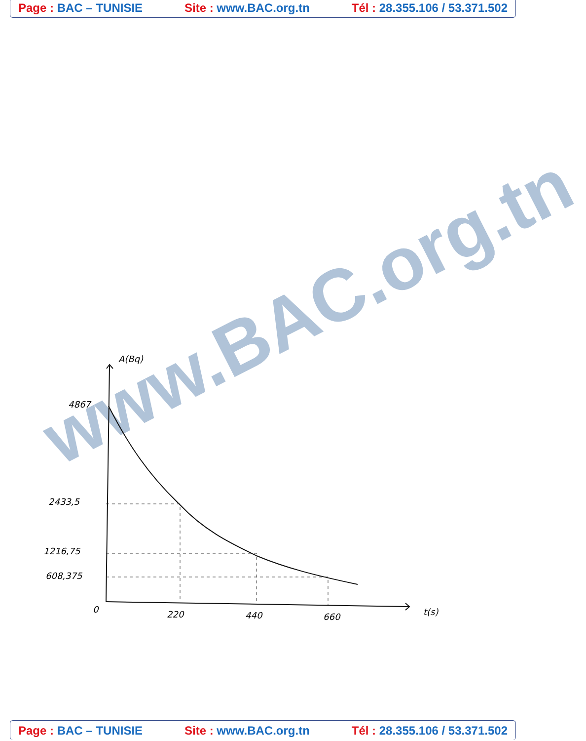Page : BAC – TUNISIE Site : www.BAC.org.tn Tél : 28.355.106 / 53.371.502
www.BAC.org.tn
A(Bq)
4867
2433,5
1216,75
608,375
0
220
440
660
t(s)
Page : BAC – TUNISIE Site : www.BAC.org.tn Tél : 28.355.106 / 53.371.502